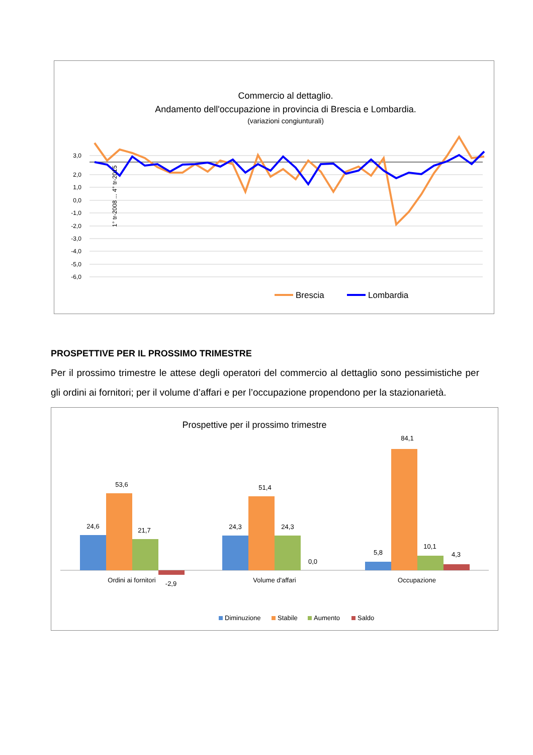Commercio al dettaglio.
Andamento dell'occupazione in provincia di Brescia e Lombardia.
(variazioni congiunturali)
3,0
2,0
1,0
0,0
-1,0
-2,0
-3,0
-4,0
-5,0
-6,0
1° tr-2008 ... 4° tr-2015
Brescia
Lombardia
PROSPETTIVE PER IL PROSSIMO TRIMESTRE
Per il prossimo trimestre le attese degli operatori del commercio al dettaglio sono pessimistiche per gli ordini ai fornitori; per il volume d’affari e per l’occupazione propendono per la stazionarietà.
Prospettive per il prossimo trimestre
24,6
53,6
21,7
-2,9
24,3
51,4
24,3
0,0
5,8
84,1
10,1
4,3
Ordini ai fornitori
Volume d'affari
Occupazione
Diminuzione
Stabile
Aumento
Saldo